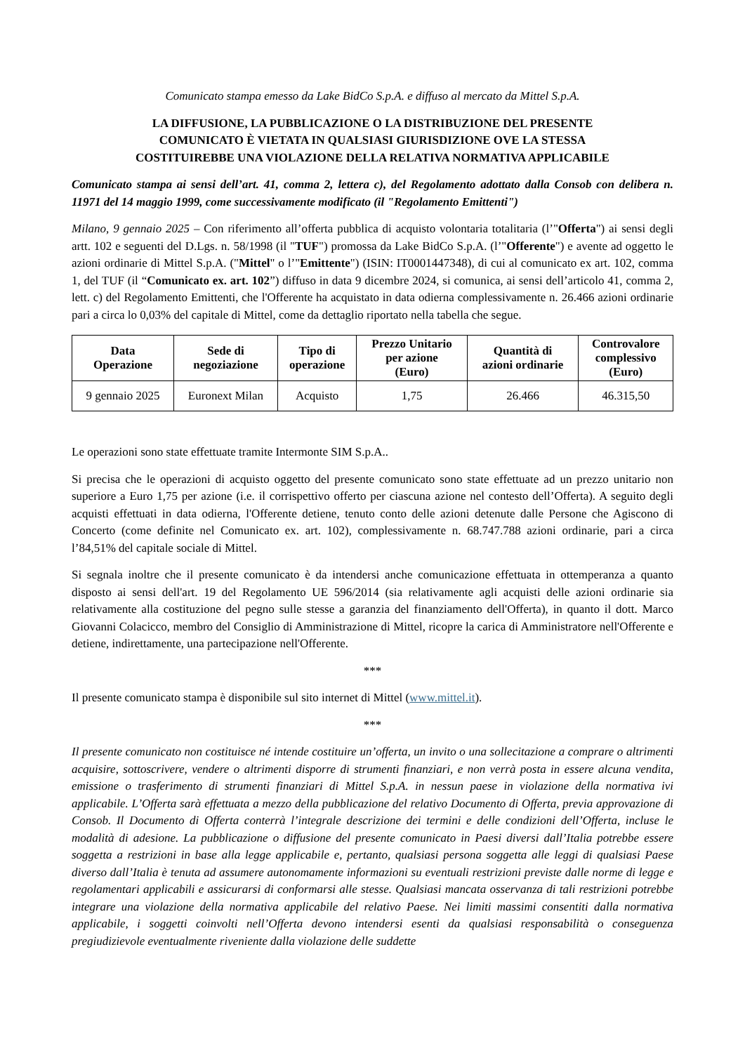Comunicato stampa emesso da Lake BidCo S.p.A. e diffuso al mercato da Mittel S.p.A.
LA DIFFUSIONE, LA PUBBLICAZIONE O LA DISTRIBUZIONE DEL PRESENTE
COMUNICATO È VIETATA IN QUALSIASI GIURISDIZIONE OVE LA STESSA
COSTITUIREBBE UNA VIOLAZIONE DELLA RELATIVA NORMATIVA APPLICABILE
Comunicato stampa ai sensi dell’art. 41, comma 2, lettera c), del Regolamento adottato dalla Consob con delibera n. 11971 del 14 maggio 1999, come successivamente modificato (il "Regolamento Emittenti")
Milano, 9 gennaio 2025 – Con riferimento all’offerta pubblica di acquisto volontaria totalitaria (l’"Offerta") ai sensi degli artt. 102 e seguenti del D.Lgs. n. 58/1998 (il "TUF") promossa da Lake BidCo S.p.A. (l’"Offerente") e avente ad oggetto le azioni ordinarie di Mittel S.p.A. ("Mittel" o l’"Emittente") (ISIN: IT0001447348), di cui al comunicato ex art. 102, comma 1, del TUF (il “Comunicato ex. art. 102”) diffuso in data 9 dicembre 2024, si comunica, ai sensi dell’articolo 41, comma 2, lett. c) del Regolamento Emittenti, che l'Offerente ha acquistato in data odierna complessivamente n. 26.466 azioni ordinarie pari a circa lo 0,03% del capitale di Mittel, come da dettaglio riportato nella tabella che segue.
| Data Operazione | Sede di negoziazione | Tipo di operazione | Prezzo Unitario per azione (Euro) | Quantità di azioni ordinarie | Controvalore complessivo (Euro) |
| --- | --- | --- | --- | --- | --- |
| 9 gennaio 2025 | Euronext Milan | Acquisto | 1,75 | 26.466 | 46.315,50 |
Le operazioni sono state effettuate tramite Intermonte SIM S.p.A..
Si precisa che le operazioni di acquisto oggetto del presente comunicato sono state effettuate ad un prezzo unitario non superiore a Euro 1,75 per azione (i.e. il corrispettivo offerto per ciascuna azione nel contesto dell’Offerta). A seguito degli acquisti effettuati in data odierna, l'Offerente detiene, tenuto conto delle azioni detenute dalle Persone che Agiscono di Concerto (come definite nel Comunicato ex. art. 102), complessivamente n. 68.747.788 azioni ordinarie, pari a circa l’84,51% del capitale sociale di Mittel.
Si segnala inoltre che il presente comunicato è da intendersi anche comunicazione effettuata in ottemperanza a quanto disposto ai sensi dell'art. 19 del Regolamento UE 596/2014 (sia relativamente agli acquisti delle azioni ordinarie sia relativamente alla costituzione del pegno sulle stesse a garanzia del finanziamento dell'Offerta), in quanto il dott. Marco Giovanni Colacicco, membro del Consiglio di Amministrazione di Mittel, ricopre la carica di Amministratore nell'Offerente e detiene, indirettamente, una partecipazione nell'Offerente.
***
Il presente comunicato stampa è disponibile sul sito internet di Mittel (www.mittel.it).
***
Il presente comunicato non costituisce né intende costituire un’offerta, un invito o una sollecitazione a comprare o altrimenti acquisire, sottoscrivere, vendere o altrimenti disporre di strumenti finanziari, e non verrà posta in essere alcuna vendita, emissione o trasferimento di strumenti finanziari di Mittel S.p.A. in nessun paese in violazione della normativa ivi applicabile. L’Offerta sarà effettuata a mezzo della pubblicazione del relativo Documento di Offerta, previa approvazione di Consob. Il Documento di Offerta conterrà l’integrale descrizione dei termini e delle condizioni dell’Offerta, incluse le modalità di adesione. La pubblicazione o diffusione del presente comunicato in Paesi diversi dall’Italia potrebbe essere soggetta a restrizioni in base alla legge applicabile e, pertanto, qualsiasi persona soggetta alle leggi di qualsiasi Paese diverso dall’Italia è tenuta ad assumere autonomamente informazioni su eventuali restrizioni previste dalle norme di legge e regolamentari applicabili e assicurarsi di conformarsi alle stesse. Qualsiasi mancata osservanza di tali restrizioni potrebbe integrare una violazione della normativa applicabile del relativo Paese. Nei limiti massimi consentiti dalla normativa applicabile, i soggetti coinvolti nell’Offerta devono intendersi esenti da qualsiasi responsabilità o conseguenza pregiudizievole eventualmente riveniente dalla violazione delle suddette